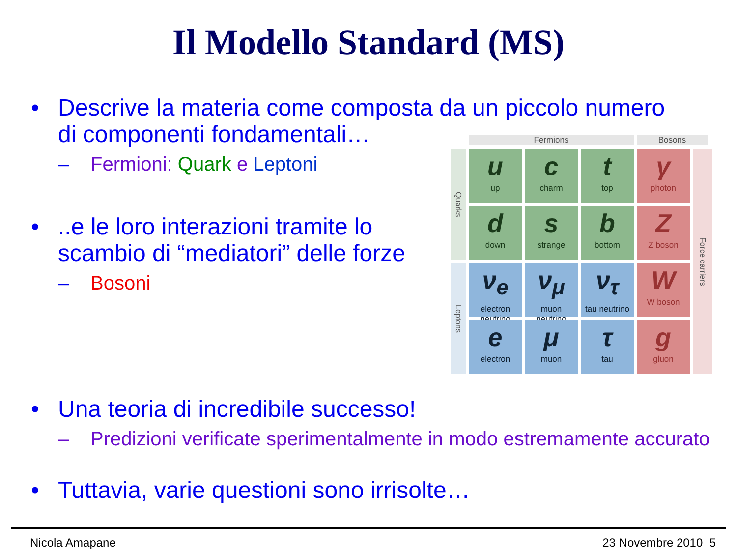Il Modello Standard (MS)
• Descrive la materia come composta da un piccolo numero
di componenti fondamentali…
– Fermioni: Quark e Leptoni
•..e le loro interazioni tramite lo
scambio di “mediatori” delle forze
– Bosoni
Fermions
Bosons
Quarks
uup
ccharm
ttop
γphoton
Force carriers
ddown
sstrange
bbottom
Z
Z boson
Leptons
ν<sub>e</sub>
electron neutrino
ν<sub>μ</sub>
muon neutrino
ν<sub>τ</sub>
tau neutrino
W
W boson
eelectron
μmuon
τtau
ggluon
• Una teoria di incredibile successo!
– Predizioni verificate sperimentalmente in modo estremamente accurato
• Tuttavia, varie questioni sono irrisolte…
Nicola Amapane 23 Novembre 2010 5